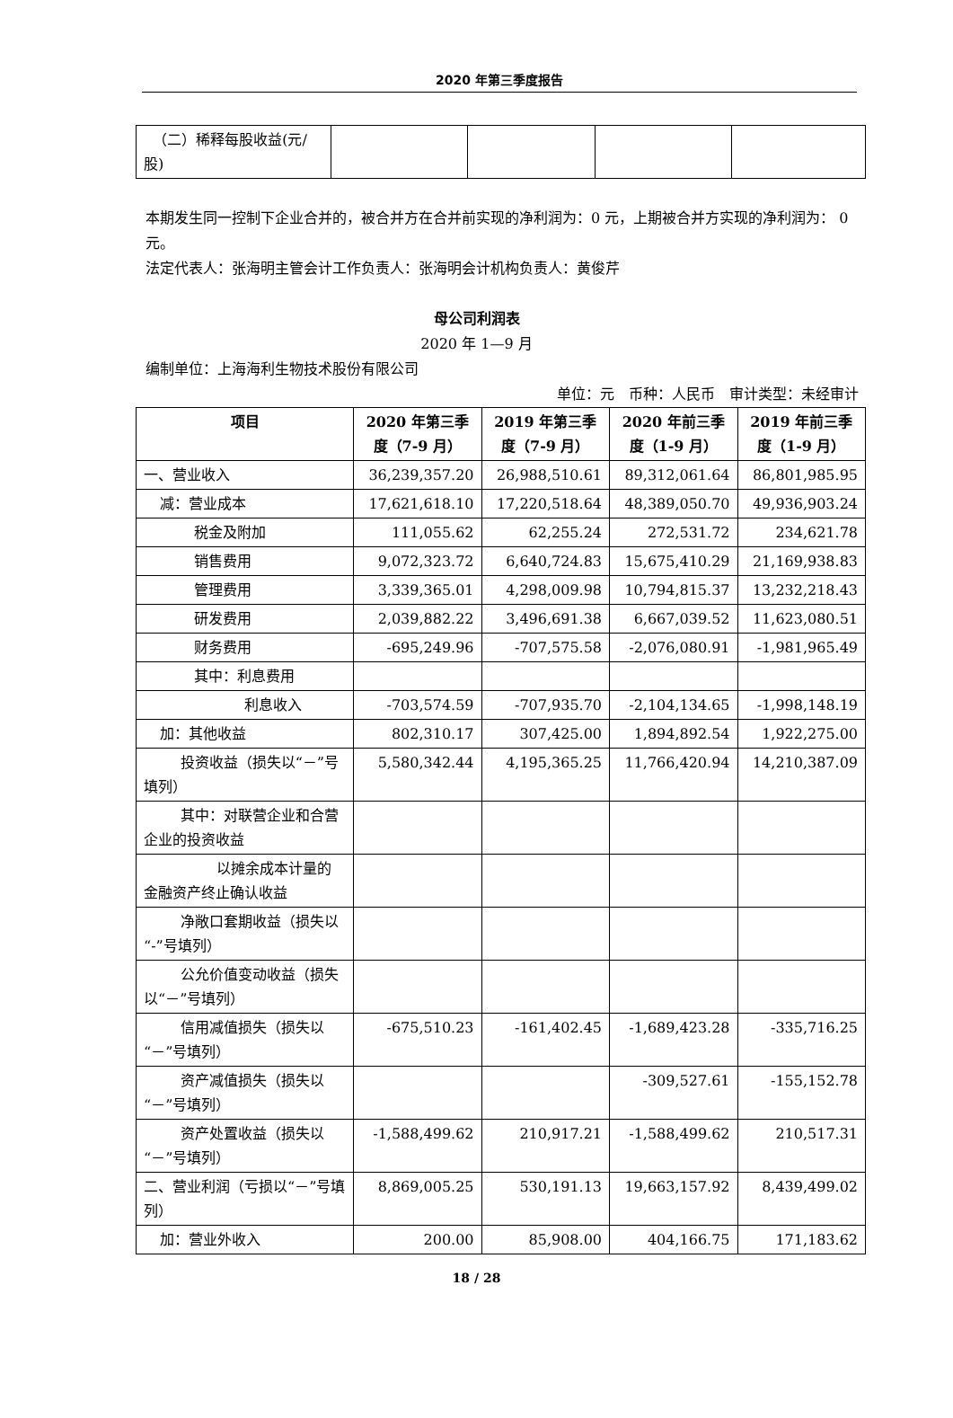2020 年第三季度报告
| （二）稀释每股收益(元/股) | | | | |
本期发生同一控制下企业合并的，被合并方在合并前实现的净利润为：0 元，上期被合并方实现的净利润为： 0 元。
法定代表人：张海明主管会计工作负责人：张海明会计机构负责人：黄俊芹
母公司利润表
2020 年 1—9 月
编制单位：上海海利生物技术股份有限公司
单位：元　币种：人民币　审计类型：未经审计
| 项目 | 2020 年第三季度（7-9 月） | 2019 年第三季度（7-9 月） | 2020 年前三季度（1-9 月） | 2019 年前三季度（1-9 月） |
| --- | --- | --- | --- | --- |
| 一、营业收入 | 36,239,357.20 | 26,988,510.61 | 89,312,061.64 | 86,801,985.95 |
| 减：营业成本 | 17,621,618.10 | 17,220,518.64 | 48,389,050.70 | 49,936,903.24 |
| 税金及附加 | 111,055.62 | 62,255.24 | 272,531.72 | 234,621.78 |
| 销售费用 | 9,072,323.72 | 6,640,724.83 | 15,675,410.29 | 21,169,938.83 |
| 管理费用 | 3,339,365.01 | 4,298,009.98 | 10,794,815.37 | 13,232,218.43 |
| 研发费用 | 2,039,882.22 | 3,496,691.38 | 6,667,039.52 | 11,623,080.51 |
| 财务费用 | -695,249.96 | -707,575.58 | -2,076,080.91 | -1,981,965.49 |
| 其中：利息费用 | | | | |
| 利息收入 | -703,574.59 | -707,935.70 | -2,104,134.65 | -1,998,148.19 |
| 加：其他收益 | 802,310.17 | 307,425.00 | 1,894,892.54 | 1,922,275.00 |
| 投资收益（损失以“－”号填列） | 5,580,342.44 | 4,195,365.25 | 11,766,420.94 | 14,210,387.09 |
| 其中：对联营企业和合营企业的投资收益 | | | | |
| 以摊余成本计量的金融资产终止确认收益 | | | | |
| 净敞口套期收益（损失以“-”号填列） | | | | |
| 公允价值变动收益（损失以“－”号填列） | | | | |
| 信用减值损失（损失以“－”号填列） | -675,510.23 | -161,402.45 | -1,689,423.28 | -335,716.25 |
| 资产减值损失（损失以“－”号填列） | | | -309,527.61 | -155,152.78 |
| 资产处置收益（损失以“－”号填列） | -1,588,499.62 | 210,917.21 | -1,588,499.62 | 210,517.31 |
| 二、营业利润（亏损以“－”号填列） | 8,869,005.25 | 530,191.13 | 19,663,157.92 | 8,439,499.02 |
| 加：营业外收入 | 200.00 | 85,908.00 | 404,166.75 | 171,183.62 |
18 / 28